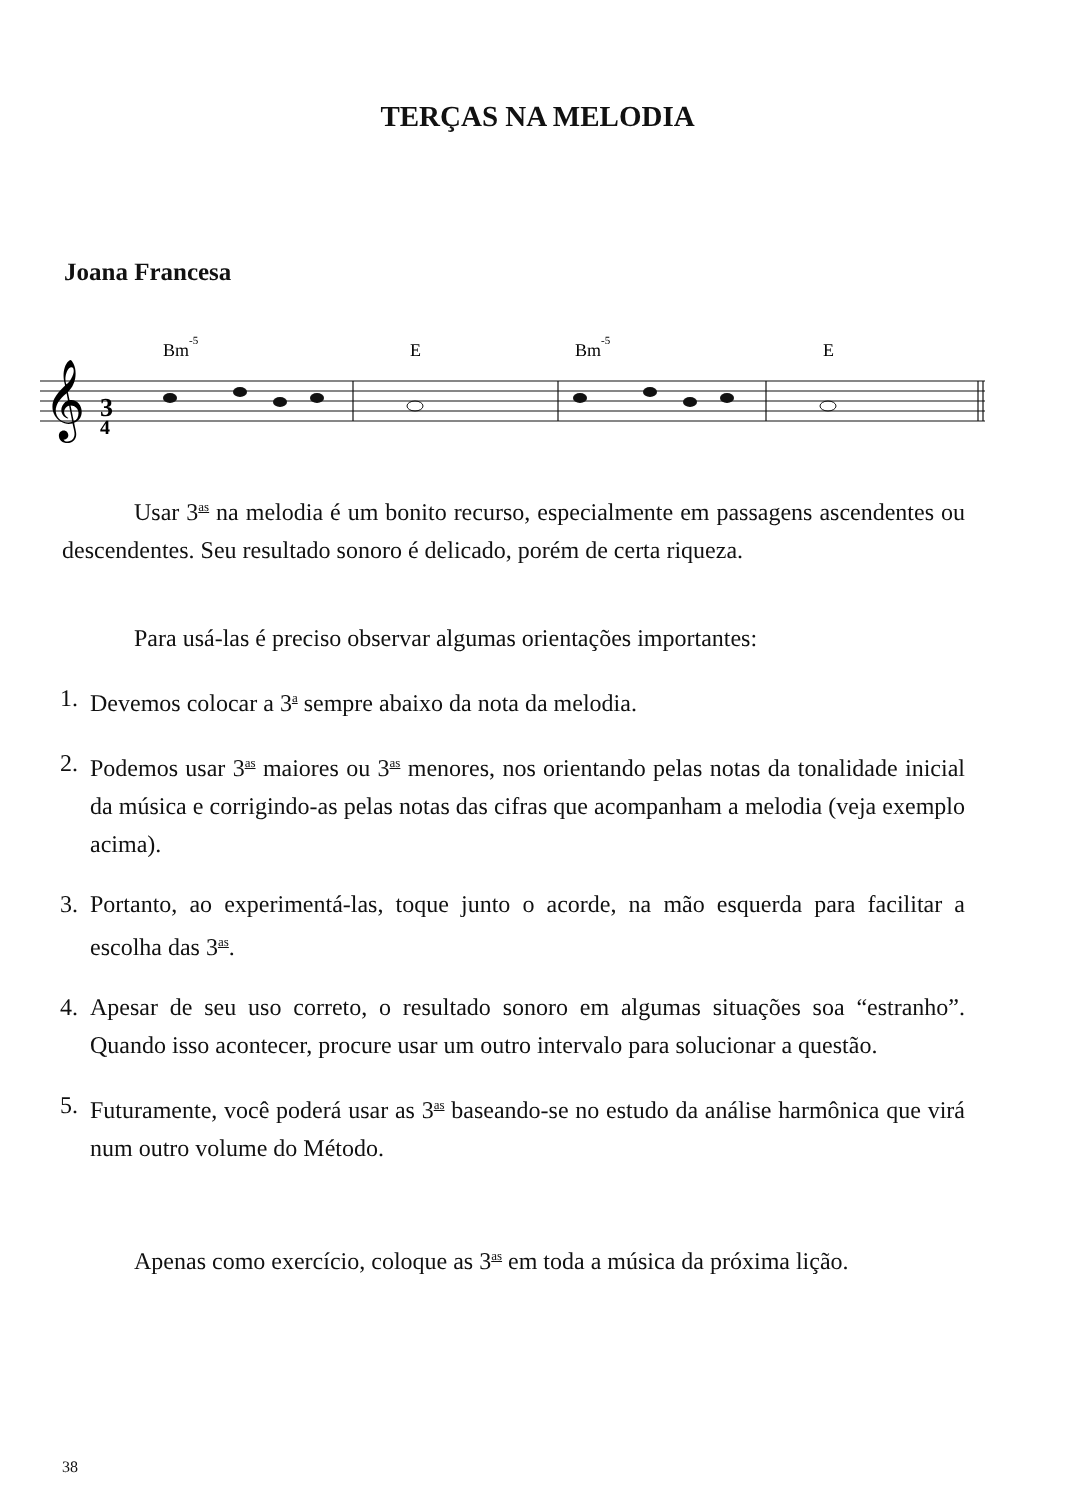TERÇAS NA MELODIA
Joana Francesa
Bm-5
E
Bm-5
E
𝄞
3
4
Usar 3<sup>as</sup> na melodia é um bonito recurso, especialmente em passagens ascendentes ou descendentes. Seu resultado sonoro é delicado, porém de certa riqueza.
Para usá-las é preciso observar algumas orientações importantes:
1. Devemos colocar a 3<sup>a</sup> sempre abaixo da nota da melodia.
2. Podemos usar 3<sup>as</sup> maiores ou 3<sup>as</sup> menores, nos orientando pelas notas da tonalidade inicial da música e corrigindo-as pelas notas das cifras que acompanham a melodia (veja exemplo acima).
3. Portanto, ao experimentá-las, toque junto o acorde, na mão esquerda para facilitar a escolha das 3<sup>as</sup>.
4. Apesar de seu uso correto, o resultado sonoro em algumas situações soa “estranho”. Quando isso acontecer, procure usar um outro intervalo para solucionar a questão.
5. Futuramente, você poderá usar as 3<sup>as</sup> baseando-se no estudo da análise harmônica que virá num outro volume do Método.
Apenas como exercício, coloque as 3<sup>as</sup> em toda a música da próxima lição.
38